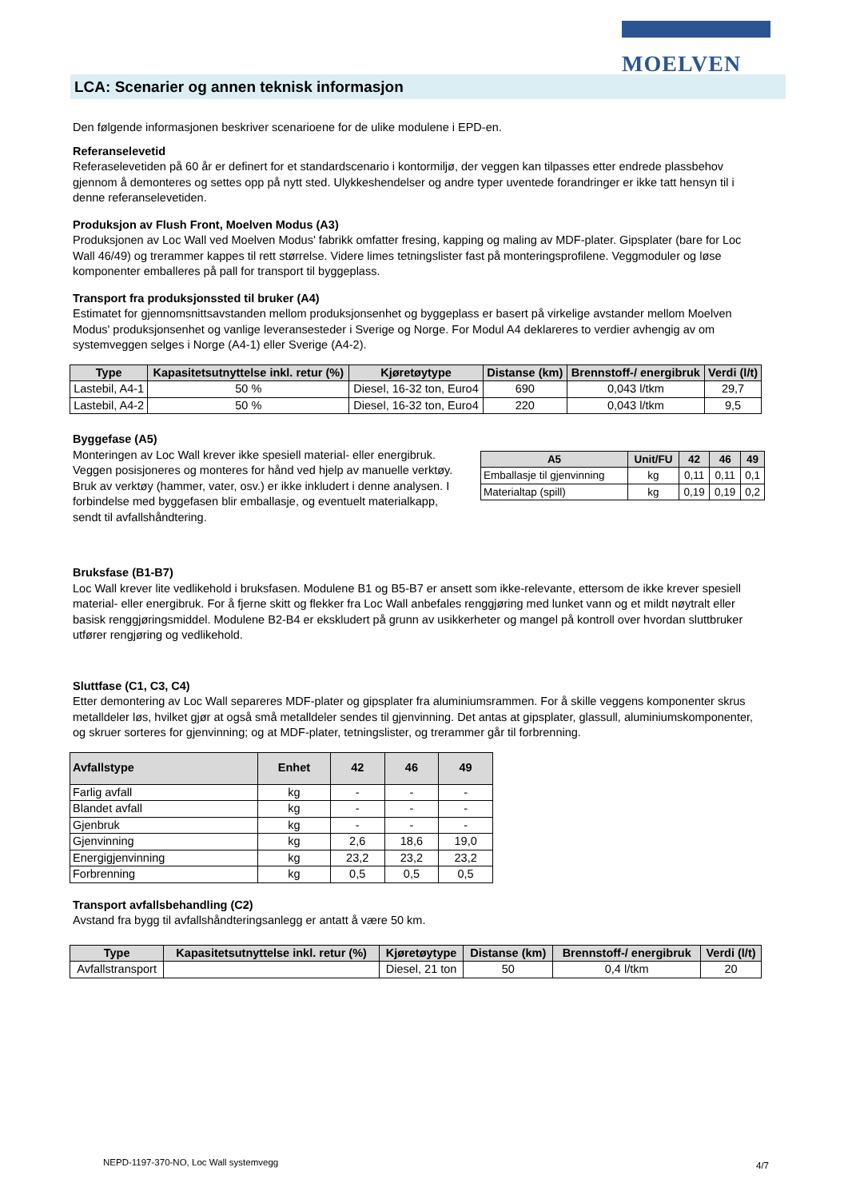MOELVEN
LCA: Scenarier og annen teknisk informasjon
Den følgende informasjonen beskriver scenarioene for de ulike modulene i EPD-en.
Referanselevetid
Referaselevetiden på 60 år er definert for et standardscenario i kontormiljø, der veggen kan tilpasses etter endrede plassbehov gjennom å demonteres og settes opp på nytt sted. Ulykkeshendelser og andre typer uventede forandringer er ikke tatt hensyn til i denne referanselevetiden.
Produksjon av Flush Front, Moelven Modus (A3)
Produksjonen av Loc Wall ved Moelven Modus' fabrikk omfatter fresing, kapping og maling av MDF-plater. Gipsplater (bare for Loc Wall 46/49) og trerammer kappes til rett størrelse. Videre limes tetningslister fast på monteringsprofilene. Veggmoduler og løse komponenter emballeres på pall for transport til byggeplass.
Transport fra produksjonssted til bruker (A4)
Estimatet for gjennomsnittsavstanden mellom produksjonsenhet og byggeplass er basert på virkelige avstander mellom Moelven Modus' produksjonsenhet og vanlige leveransesteder i Sverige og Norge. For Modul A4 deklareres to verdier avhengig av om systemveggen selges i Norge (A4-1) eller Sverige (A4-2).
| Type | Kapasitetsutnyttelse inkl. retur (%) | Kjøretøytype | Distanse (km) | Brennstoff-/ energibruk | Verdi (l/t) |
| --- | --- | --- | --- | --- | --- |
| Lastebil, A4-1 | 50 % | Diesel, 16-32 ton, Euro4 | 690 | 0,043 l/tkm | 29,7 |
| Lastebil, A4-2 | 50 % | Diesel, 16-32 ton, Euro4 | 220 | 0,043 l/tkm | 9,5 |
Byggefase (A5)
Monteringen av Loc Wall krever ikke spesiell material- eller energibruk. Veggen posisjoneres og monteres for hånd ved hjelp av manuelle verktøy. Bruk av verktøy (hammer, vater, osv.) er ikke inkludert i denne analysen. I forbindelse med byggefasen blir emballasje, og eventuelt materialkapp, sendt til avfallshåndtering.
| A5 | Unit/FU | 42 | 46 | 49 |
| --- | --- | --- | --- | --- |
| Emballasje til gjenvinning | kg | 0,11 | 0,11 | 0,1 |
| Materialtap (spill) | kg | 0,19 | 0,19 | 0,2 |
Bruksfase (B1-B7)
Loc Wall krever lite vedlikehold i bruksfasen. Modulene B1 og B5-B7 er ansett som ikke-relevante, ettersom de ikke krever spesiell material- eller energibruk. For å fjerne skitt og flekker fra Loc Wall anbefales renggjøring med lunket vann og et mildt nøytralt eller basisk renggjøringsmiddel. Modulene B2-B4 er ekskludert på grunn av usikkerheter og mangel på kontroll over hvordan sluttbruker utfører rengjøring og vedlikehold.
Sluttfase (C1, C3, C4)
Etter demontering av Loc Wall separeres MDF-plater og gipsplater fra aluminiumsrammen. For å skille veggens komponenter skrus metalldeler løs, hvilket gjør at også små metalldeler sendes til gjenvinning. Det antas at gipsplater, glassull, aluminiumskomponenter, og skruer sorteres for gjenvinning; og at MDF-plater, tetningslister, og trerammer går til forbrenning.
| Avfallstype | Enhet | 42 | 46 | 49 |
| --- | --- | --- | --- | --- |
| Farlig avfall | kg | - | - | - |
| Blandet avfall | kg | - | - | - |
| Gjenbruk | kg | - | - | - |
| Gjenvinning | kg | 2,6 | 18,6 | 19,0 |
| Energigjenvinning | kg | 23,2 | 23,2 | 23,2 |
| Forbrenning | kg | 0,5 | 0,5 | 0,5 |
Transport avfallsbehandling (C2)
Avstand fra bygg til avfallshåndteringsanlegg er antatt å være 50 km.
| Type | Kapasitetsutnyttelse inkl. retur (%) | Kjøretøytype | Distanse (km) | Brennstoff-/ energibruk | Verdi (l/t) |
| --- | --- | --- | --- | --- | --- |
| Avfallstransport | | Diesel, 21 ton | 50 | 0,4 l/tkm | 20 |
NEPD-1197-370-NO, Loc Wall systemvegg
4/7